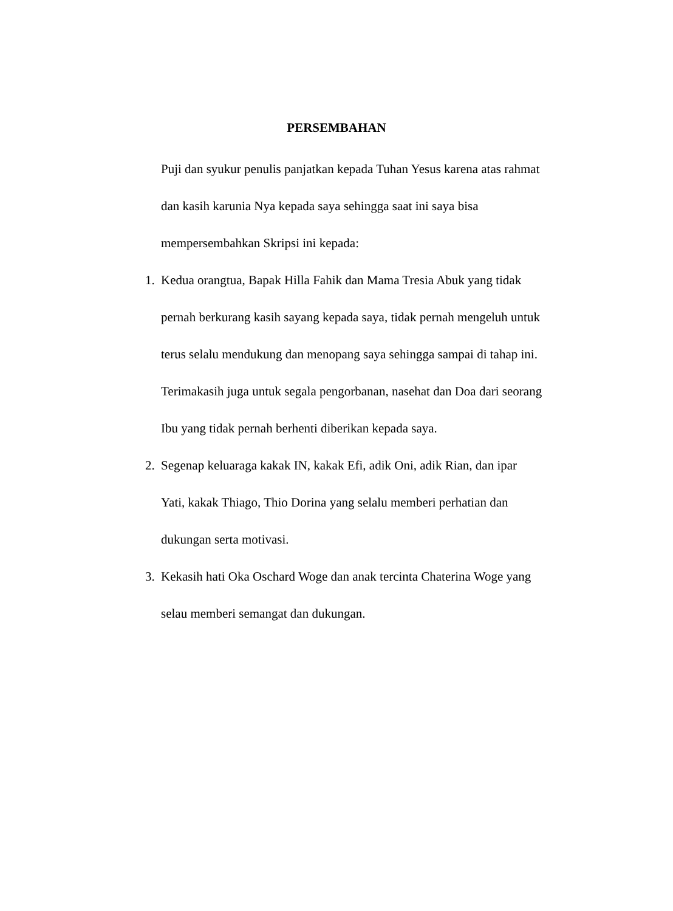PERSEMBAHAN
Puji dan syukur penulis panjatkan kepada Tuhan Yesus karena atas rahmat
dan kasih karunia Nya kepada saya sehingga saat ini saya bisa
mempersembahkan Skripsi ini kepada:
1. Kedua orangtua, Bapak Hilla Fahik dan Mama Tresia Abuk yang tidak
pernah berkurang kasih sayang kepada saya, tidak pernah mengeluh untuk
terus selalu mendukung dan menopang saya sehingga sampai di tahap ini.
Terimakasih juga untuk segala pengorbanan, nasehat dan Doa dari seorang
Ibu yang tidak pernah berhenti diberikan kepada saya.
2. Segenap keluaraga kakak IN, kakak Efi, adik Oni, adik Rian, dan ipar
Yati, kakak Thiago, Thio Dorina yang selalu memberi perhatian dan
dukungan serta motivasi.
3. Kekasih hati Oka Oschard Woge dan anak tercinta Chaterina Woge yang
selau memberi semangat dan dukungan.